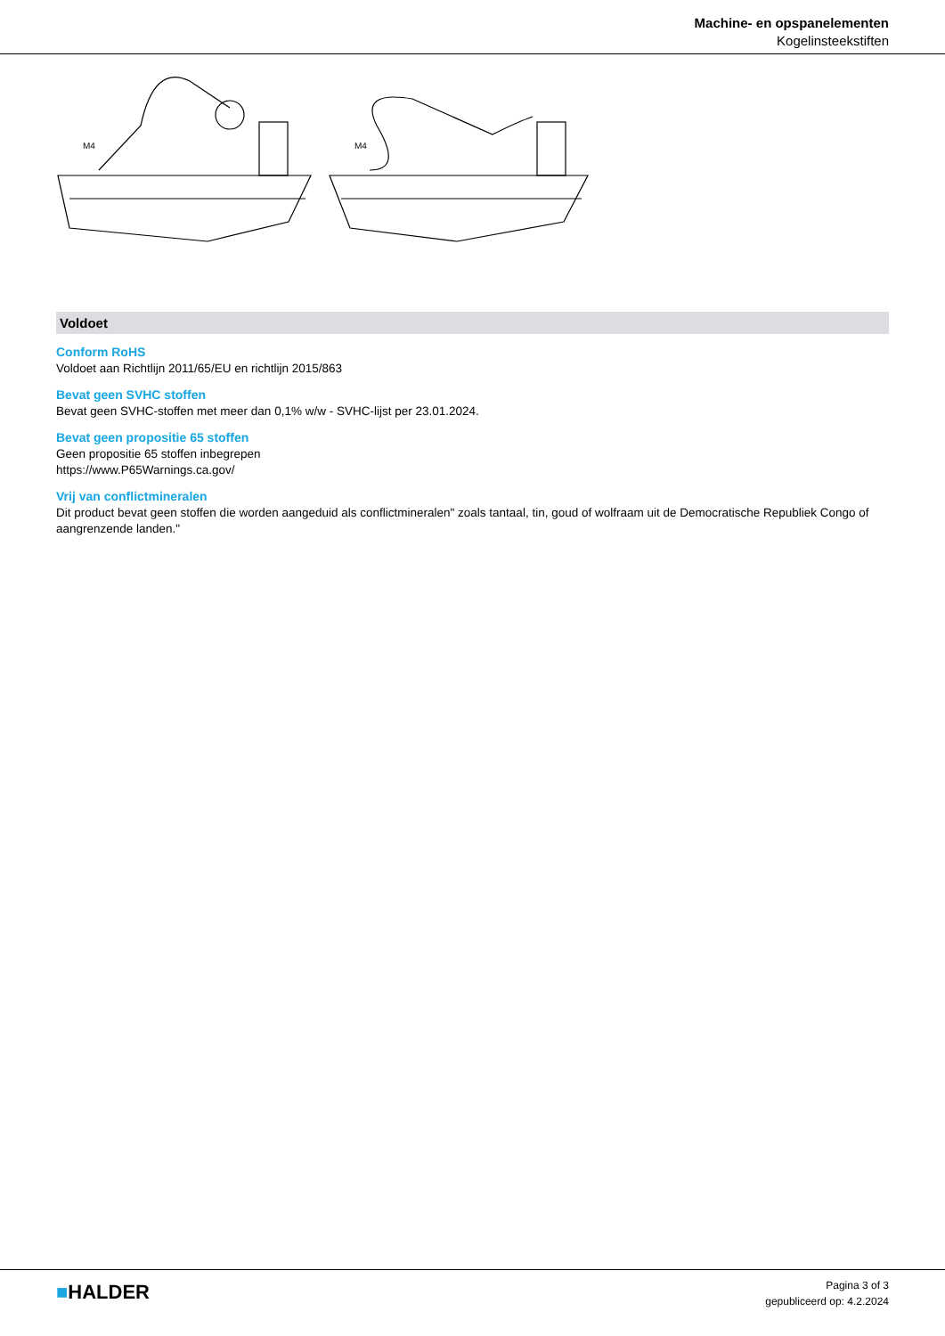Machine- en opspanelementen
Kogelinsteekstiften
M4
M4
Voldoet
Conform RoHS
Voldoet aan Richtlijn 2011/65/EU en richtlijn 2015/863
Bevat geen SVHC stoffen
Bevat geen SVHC-stoffen met meer dan 0,1% w/w - SVHC-lijst per 23.01.2024.
Bevat geen propositie 65 stoffen
Geen propositie 65 stoffen inbegrepen
https://www.P65Warnings.ca.gov/
Vrij van conflictmineralen
Dit product bevat geen stoffen die worden aangeduid als conflictmineralen" zoals tantaal, tin, goud of wolfraam uit de Democratische Republiek Congo of aangrenzende landen."
■HALDER
Pagina 3 of 3
gepubliceerd op: 4.2.2024